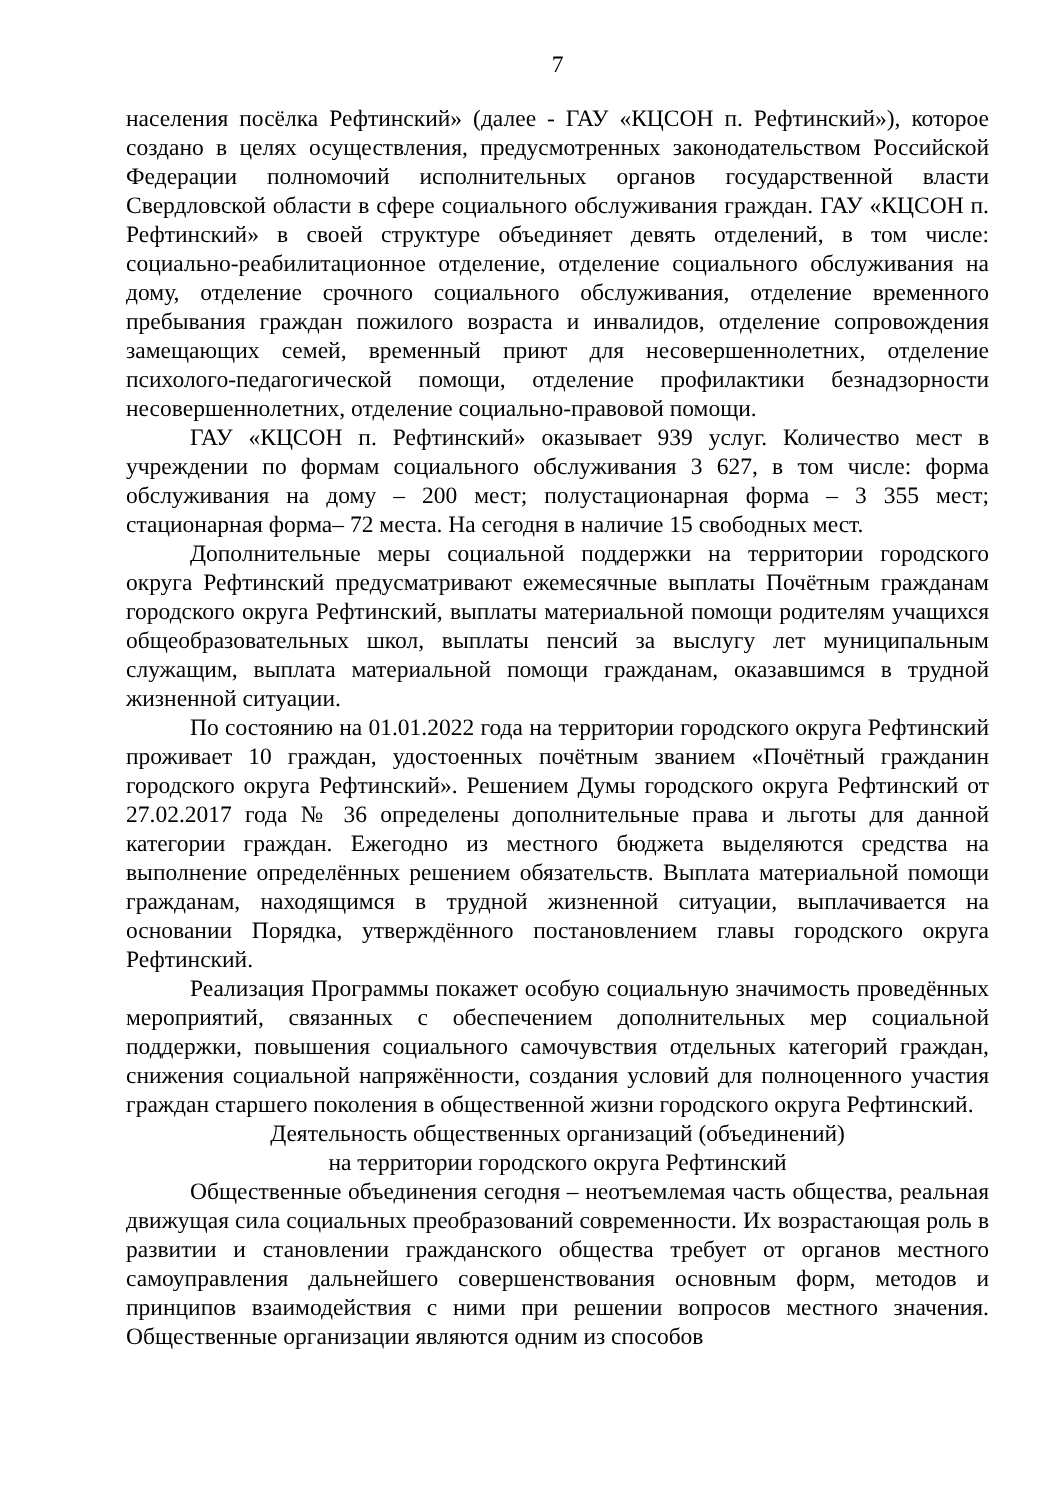7
населения посёлка Рефтинский» (далее - ГАУ «КЦСОН п. Рефтинский»), которое создано в целях осуществления, предусмотренных законодательством Российской Федерации полномочий исполнительных органов государственной власти Свердловской области в сфере социального обслуживания граждан. ГАУ «КЦСОН п. Рефтинский» в своей структуре объединяет девять отделений, в том числе: социально-реабилитационное отделение, отделение социального обслуживания на дому, отделение срочного социального обслуживания, отделение временного пребывания граждан пожилого возраста и инвалидов, отделение сопровождения замещающих семей, временный приют для несовершеннолетних, отделение психолого-педагогической помощи, отделение профилактики безнадзорности несовершеннолетних, отделение социально-правовой помощи.
ГАУ «КЦСОН п. Рефтинский» оказывает 939 услуг. Количество мест в учреждении по формам социального обслуживания 3 627, в том числе: форма обслуживания на дому – 200 мест; полустационарная форма – 3 355 мест; стационарная форма– 72 места. На сегодня в наличие 15 свободных мест.
Дополнительные меры социальной поддержки на территории городского округа Рефтинский предусматривают ежемесячные выплаты Почётным гражданам городского округа Рефтинский, выплаты материальной помощи родителям учащихся общеобразовательных школ, выплаты пенсий за выслугу лет муниципальным служащим, выплата материальной помощи гражданам, оказавшимся в трудной жизненной ситуации.
По состоянию на 01.01.2022 года на территории городского округа Рефтинский проживает 10 граждан, удостоенных почётным званием «Почётный гражданин городского округа Рефтинский». Решением Думы городского округа Рефтинский от 27.02.2017 года № 36 определены дополнительные права и льготы для данной категории граждан. Ежегодно из местного бюджета выделяются средства на выполнение определённых решением обязательств. Выплата материальной помощи гражданам, находящимся в трудной жизненной ситуации, выплачивается на основании Порядка, утверждённого постановлением главы городского округа Рефтинский.
Реализация Программы покажет особую социальную значимость проведённых мероприятий, связанных с обеспечением дополнительных мер социальной поддержки, повышения социального самочувствия отдельных категорий граждан, снижения социальной напряжённости, создания условий для полноценного участия граждан старшего поколения в общественной жизни городского округа Рефтинский.
Деятельность общественных организаций (объединений)
на территории городского округа Рефтинский
Общественные объединения сегодня – неотъемлемая часть общества, реальная движущая сила социальных преобразований современности. Их возрастающая роль в развитии и становлении гражданского общества требует от органов местного самоуправления дальнейшего совершенствования основным форм, методов и принципов взаимодействия с ними при решении вопросов местного значения. Общественные организации являются одним из способов